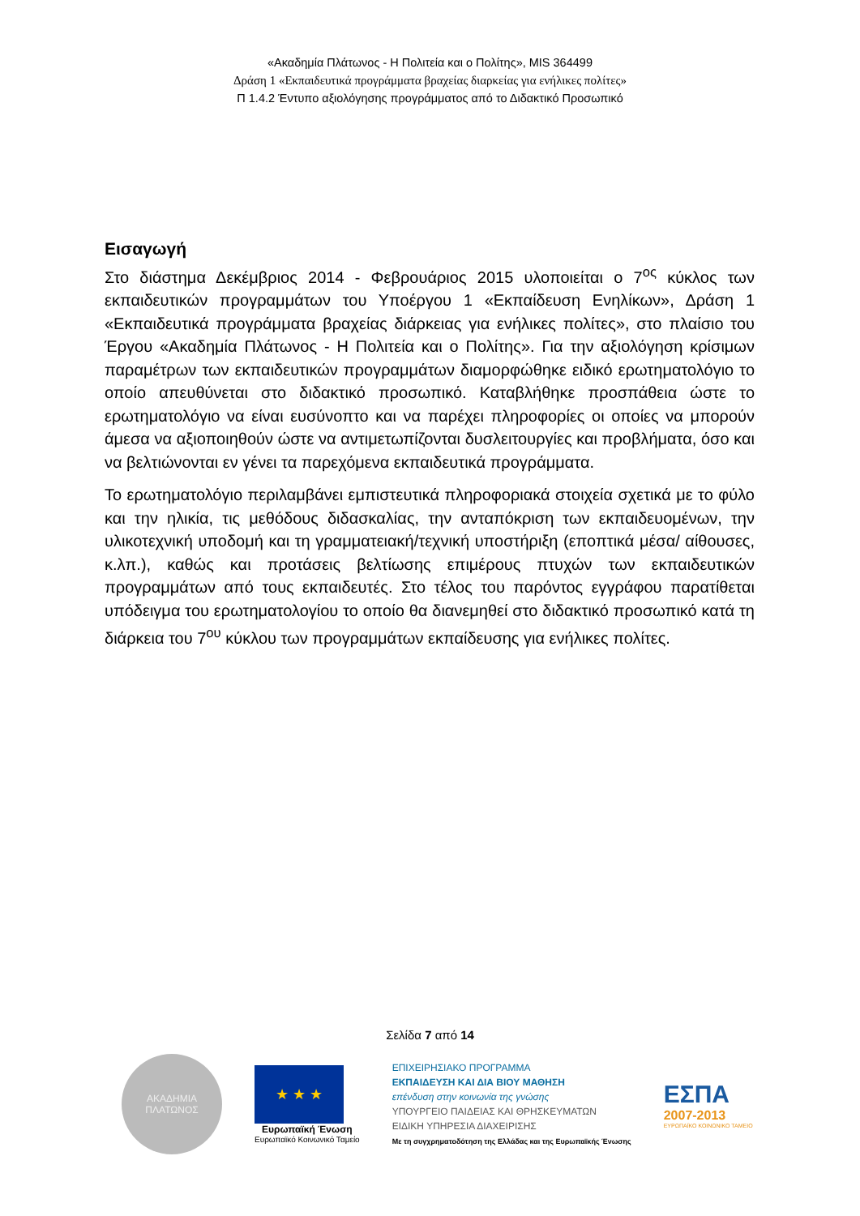«Ακαδημία Πλάτωνος - Η Πολιτεία και ο Πολίτης», MIS 364499
Δράση 1 «Εκπαιδευτικά προγράμματα βραχείας διαρκείας για ενήλικες πολίτες»
Π 1.4.2 Έντυπο αξιολόγησης προγράμματος από το Διδακτικό Προσωπικό
Εισαγωγή
Στο διάστημα Δεκέμβριος 2014 - Φεβρουάριος 2015 υλοποιείται ο 7<sup>ος</sup> κύκλος των εκπαιδευτικών προγραμμάτων του Υποέργου 1 «Εκπαίδευση Ενηλίκων», Δράση 1 «Εκπαιδευτικά προγράμματα βραχείας διάρκειας για ενήλικες πολίτες», στο πλαίσιο του Έργου «Ακαδημία Πλάτωνος - Η Πολιτεία και ο Πολίτης». Για την αξιολόγηση κρίσιμων παραμέτρων των εκπαιδευτικών προγραμμάτων διαμορφώθηκε ειδικό ερωτηματολόγιο το οποίο απευθύνεται στο διδακτικό προσωπικό. Καταβλήθηκε προσπάθεια ώστε το ερωτηματολόγιο να είναι ευσύνοπτο και να παρέχει πληροφορίες οι οποίες να μπορούν άμεσα να αξιοποιηθούν ώστε να αντιμετωπίζονται δυσλειτουργίες και προβλήματα, όσο και να βελτιώνονται εν γένει τα παρεχόμενα εκπαιδευτικά προγράμματα.
Το ερωτηματολόγιο περιλαμβάνει εμπιστευτικά πληροφοριακά στοιχεία σχετικά με το φύλο και την ηλικία, τις μεθόδους διδασκαλίας, την ανταπόκριση των εκπαιδευομένων, την υλικοτεχνική υποδομή και τη γραμματειακή/τεχνική υποστήριξη (εποπτικά μέσα/ αίθουσες, κ.λπ.), καθώς και προτάσεις βελτίωσης επιμέρους πτυχών των εκπαιδευτικών προγραμμάτων από τους εκπαιδευτές. Στο τέλος του παρόντος εγγράφου παρατίθεται υπόδειγμα του ερωτηματολογίου το οποίο θα διανεμηθεί στο διδακτικό προσωπικό κατά τη διάρκεια του 7<sup>ου</sup> κύκλου των προγραμμάτων εκπαίδευσης για ενήλικες πολίτες.
Σελίδα 7 από 14
ΑΚΑΔΗΜΙΑ
ΠΛΑΤΩΝΟΣ
★ ★ ★
Ευρωπαϊκή Ένωση
Ευρωπαϊκό Κοινωνικό Ταμείο
ΕΠΙΧΕΙΡΗΣΙΑΚΟ ΠΡΟΓΡΑΜΜΑ
ΕΚΠΑΙΔΕΥΣΗ ΚΑΙ ΔΙΑ ΒΙΟΥ ΜΑΘΗΣΗ
επένδυση στην κοινωνία της γνώσης
ΥΠΟΥΡΓΕΙΟ ΠΑΙΔΕΙΑΣ ΚΑΙ ΘΡΗΣΚΕΥΜΑΤΩΝ
ΕΙΔΙΚΗ ΥΠΗΡΕΣΙΑ ΔΙΑΧΕΙΡΙΣΗΣ
Με τη συγχρηματοδότηση της Ελλάδας και της Ευρωπαϊκής Ένωσης
ΕΣΠΑ
2007-2013
ΕΥΡΩΠΑΪΚΟ ΚΟΙΝΩΝΙΚΟ ΤΑΜΕΙΟ